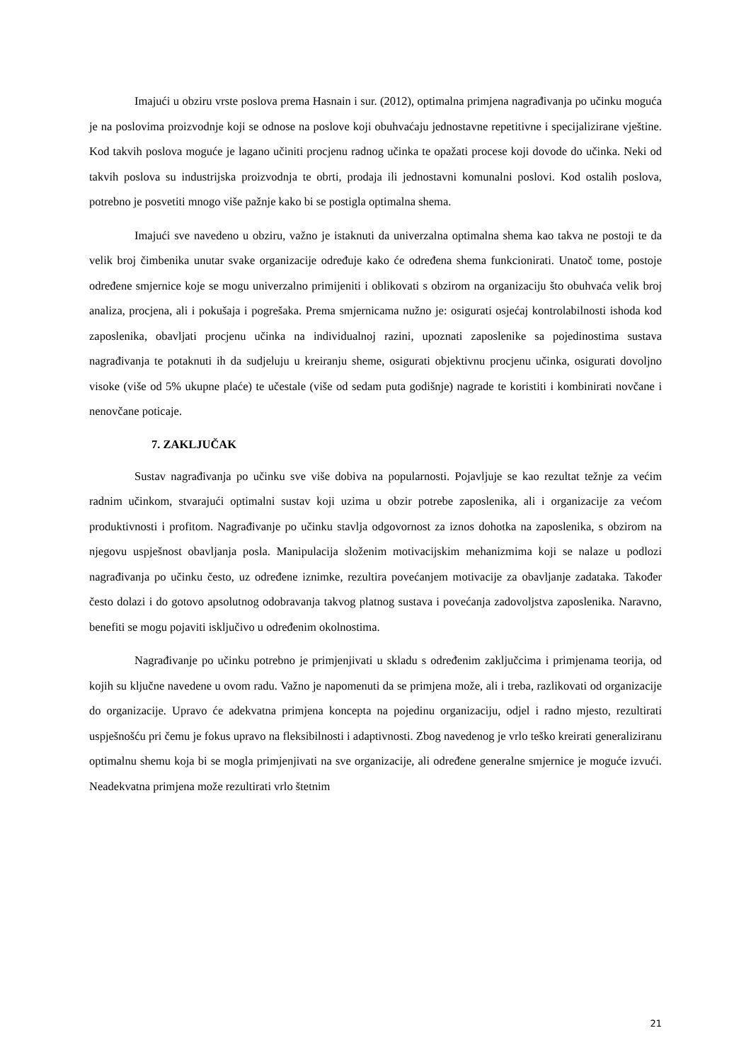Imajući u obziru vrste poslova prema Hasnain i sur. (2012), optimalna primjena nagrađivanja po učinku moguća je na poslovima proizvodnje koji se odnose na poslove koji obuhvaćaju jednostavne repetitivne i specijalizirane vještine. Kod takvih poslova moguće je lagano učiniti procjenu radnog učinka te opažati procese koji dovode do učinka. Neki od takvih poslova su industrijska proizvodnja te obrti, prodaja ili jednostavni komunalni poslovi. Kod ostalih poslova, potrebno je posvetiti mnogo više pažnje kako bi se postigla optimalna shema.
Imajući sve navedeno u obziru, važno je istaknuti da univerzalna optimalna shema kao takva ne postoji te da velik broj čimbenika unutar svake organizacije određuje kako će određena shema funkcionirati. Unatoč tome, postoje određene smjernice koje se mogu univerzalno primijeniti i oblikovati s obzirom na organizaciju što obuhvaća velik broj analiza, procjena, ali i pokušaja i pogrešaka. Prema smjernicama nužno je: osigurati osjećaj kontrolabilnosti ishoda kod zaposlenika, obavljati procjenu učinka na individualnoj razini, upoznati zaposlenike sa pojedinostima sustava nagrađivanja te potaknuti ih da sudjeluju u kreiranju sheme, osigurati objektivnu procjenu učinka, osigurati dovoljno visoke (više od 5% ukupne plaće) te učestale (više od sedam puta godišnje) nagrade te koristiti i kombinirati novčane i nenovčane poticaje.
7. ZAKLJUČAK
Sustav nagrađivanja po učinku sve više dobiva na popularnosti. Pojavljuje se kao rezultat težnje za većim radnim učinkom, stvarajući optimalni sustav koji uzima u obzir potrebe zaposlenika, ali i organizacije za većom produktivnosti i profitom. Nagrađivanje po učinku stavlja odgovornost za iznos dohotka na zaposlenika, s obzirom na njegovu uspješnost obavljanja posla. Manipulacija složenim motivacijskim mehanizmima koji se nalaze u podlozi nagrađivanja po učinku često, uz određene iznimke, rezultira povećanjem motivacije za obavljanje zadataka. Također često dolazi i do gotovo apsolutnog odobravanja takvog platnog sustava i povećanja zadovoljstva zaposlenika. Naravno, benefiti se mogu pojaviti isključivo u određenim okolnostima.
Nagrađivanje po učinku potrebno je primjenjivati u skladu s određenim zaključcima i primjenama teorija, od kojih su ključne navedene u ovom radu. Važno je napomenuti da se primjena može, ali i treba, razlikovati od organizacije do organizacije. Upravo će adekvatna primjena koncepta na pojedinu organizaciju, odjel i radno mjesto, rezultirati uspješnošću pri čemu je fokus upravo na fleksibilnosti i adaptivnosti. Zbog navedenog je vrlo teško kreirati generaliziranu optimalnu shemu koja bi se mogla primjenjivati na sve organizacije, ali određene generalne smjernice je moguće izvući. Neadekvatna primjena može rezultirati vrlo štetnim
21